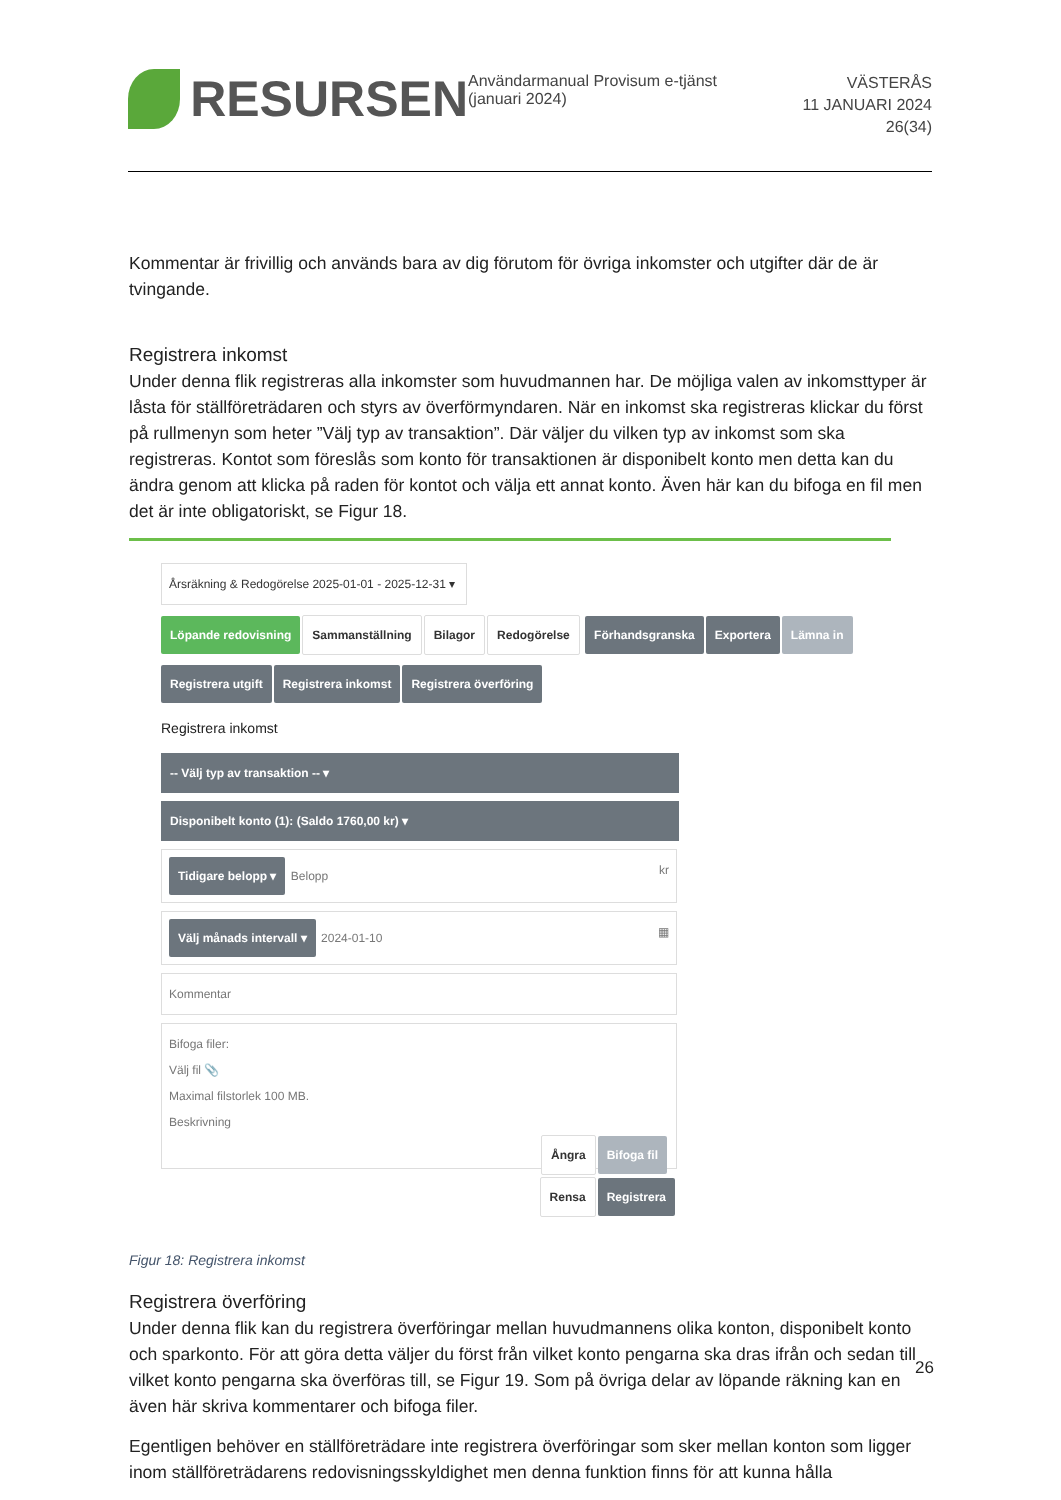RESURSEN
Användarmanual Provisum e-tjänst (januari 2024)
VÄSTERÅS
11 JANUARI 2024
26(34)
Kommentar är frivillig och används bara av dig förutom för övriga inkomster och utgifter där de är tvingande.
Registrera inkomst
Under denna flik registreras alla inkomster som huvudmannen har. De möjliga valen av inkomsttyper är låsta för ställföreträdaren och styrs av överförmyndaren. När en inkomst ska registreras klickar du först på rullmenyn som heter ”Välj typ av transaktion”. Där väljer du vilken typ av inkomst som ska registreras. Kontot som föreslås som konto för transaktionen är disponibelt konto men detta kan du ändra genom att klicka på raden för kontot och välja ett annat konto. Även här kan du bifoga en fil men det är inte obligatoriskt, se Figur 18.
Årsräkning & Redogörelse 2025-01-01 - 2025-12-31 ▾
Löpande redovisning Sammanställning Bilagor Redogörelse Förhandsgranska Exportera Lämna in
Registrera utgift Registrera inkomst Registrera överföring
Registrera inkomst
-- Välj typ av transaktion -- ▾
Disponibelt konto (1): (Saldo 1760,00 kr) ▾
Tidigare belopp ▾ Belopp kr
Välj månads intervall ▾ 2024-01-10 ▦
Kommentar
Bifoga filer:
Välj fil 📎
Maximal filstorlek 100 MB.
Beskrivning
Ångra Bifoga fil
Rensa Registrera
Figur 18: Registrera inkomst
Registrera överföring
Under denna flik kan du registrera överföringar mellan huvudmannens olika konton, disponibelt konto och sparkonto. För att göra detta väljer du först från vilket konto pengarna ska dras ifrån och sedan till vilket konto pengarna ska överföras till, se Figur 19. Som på övriga delar av löpande räkning kan en även här skriva kommentarer och bifoga filer.
Egentligen behöver en ställföreträdare inte registrera överföringar som sker mellan konton som ligger inom ställföreträdarens redovisningsskyldighet men denna funktion finns för att kunna hålla
26